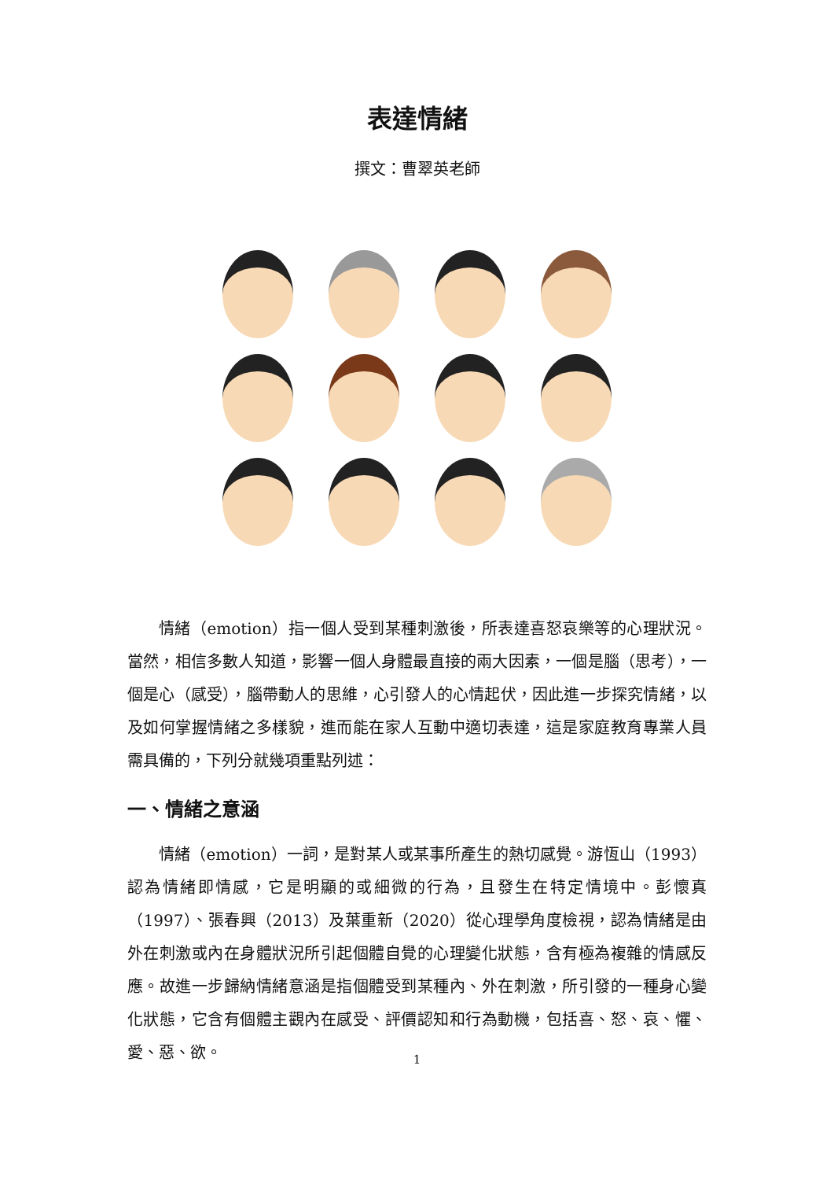表達情緒
撰文：曹翠英老師
情緒（emotion）指一個人受到某種刺激後，所表達喜怒哀樂等的心理狀況。當然，相信多數人知道，影響一個人身體最直接的兩大因素，一個是腦（思考），一個是心（感受），腦帶動人的思維，心引發人的心情起伏，因此進一步探究情緒，以及如何掌握情緒之多樣貌，進而能在家人互動中適切表達，這是家庭教育專業人員需具備的，下列分就幾項重點列述：
一、情緒之意涵
情緒（emotion）一詞，是對某人或某事所產生的熱切感覺。游恆山（1993）認為情緒即情感，它是明顯的或細微的行為，且發生在特定情境中。彭懷真（1997）、張春興（2013）及葉重新（2020）從心理學角度檢視，認為情緒是由外在刺激或內在身體狀況所引起個體自覺的心理變化狀態，含有極為複雜的情感反應。故進一步歸納情緒意涵是指個體受到某種內、外在刺激，所引發的一種身心變化狀態，它含有個體主觀內在感受、評價認知和行為動機，包括喜、怒、哀、懼、愛、惡、欲。
1